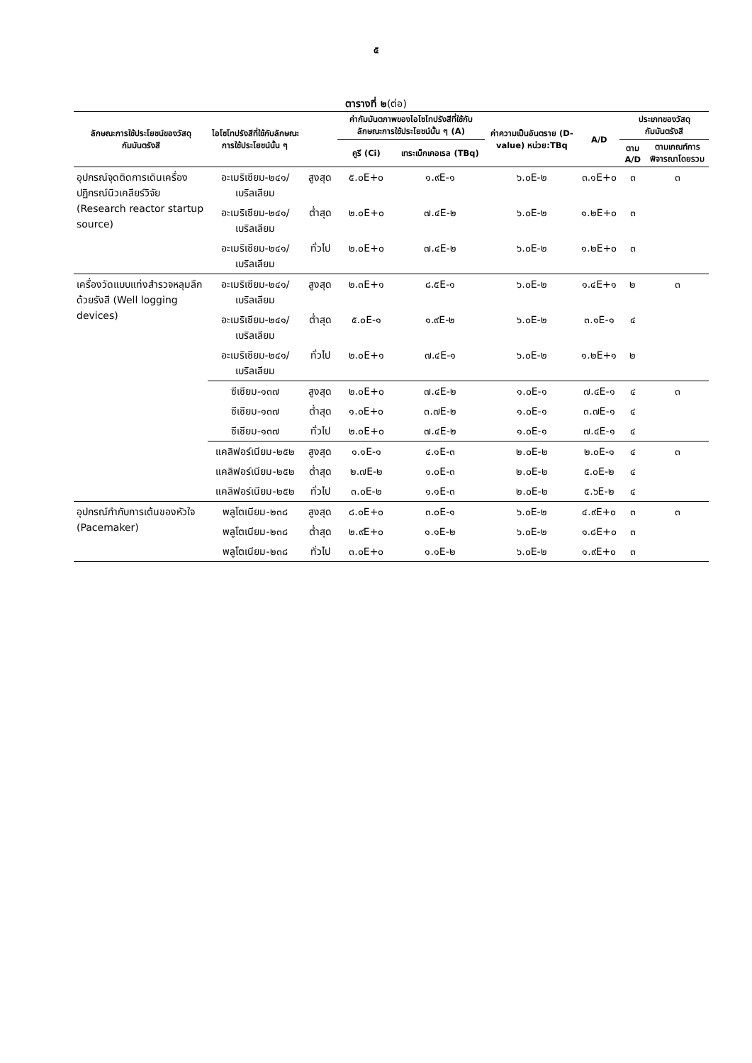๕
ตารางที่ ๒(ต่อ)
| ลักษณะการใช้ประโยชน์ของวัสดุกัมมันตรังสี | ไอโซโทปรังสีที่ใช้กับลักษณะการใช้ประโยชน์นั้น ๆ | | ค่ากัมมันตภาพของไอโซโทปรังสีที่ใช้กับลักษณะการใช้ประโยชน์นั้น ๆ (A) | | ค่าความเป็นอันตราย (D-value) หน่วย:TBq | A/D | ประเภทของวัสดุกัมมันตรังสี | |
| --- | --- | --- | --- | --- | --- | --- | --- | --- |
| | | | คูรี (Ci) | เทระเบ็กเคอเรล (TBq) | | | ตาม A/D | ตามเกณฑ์การพิจารณาโดยรวม |
| อุปกรณ์จุดติดการเดินเครื่องปฏิกรณ์นิวเคลียร์วิจัย (Research reactor startup source) | อะเมริเซียม-๒๔๑/เบริลเลียม | สูงสุด | ๕.๐E+๐ | ๑.๙E-๑ | ๖.๐E-๒ | ๓.๑E+๐ | ๓ | ๓ |
| | อะเมริเซียม-๒๔๑/เบริลเลียม | ต่ำสุด | ๒.๐E+๐ | ๗.๔E-๒ | ๖.๐E-๒ | ๑.๒E+๐ | ๓ | |
| | อะเมริเซียม-๒๔๑/เบริลเลียม | ทั่วไป | ๒.๐E+๐ | ๗.๔E-๒ | ๖.๐E-๒ | ๑.๒E+๐ | ๓ | |
| เครื่องวัดแบบแท่งสำรวจหลุมลึกด้วยรังสี (Well logging devices) | อะเมริเซียม-๒๔๑/เบริลเลียม | สูงสุด | ๒.๓E+๑ | ๘.๕E-๑ | ๖.๐E-๒ | ๑.๔E+๑ | ๒ | ๓ |
| | อะเมริเซียม-๒๔๑/เบริลเลียม | ต่ำสุด | ๕.๐E-๑ | ๑.๙E-๒ | ๖.๐E-๒ | ๓.๑E-๑ | ๔ | |
| | อะเมริเซียม-๒๔๑/เบริลเลียม | ทั่วไป | ๒.๐E+๑ | ๗.๔E-๑ | ๖.๐E-๒ | ๑.๒E+๑ | ๒ | |
| | ซีเซียม-๑๓๗ | สูงสุด | ๒.๐E+๐ | ๗.๔E-๒ | ๑.๐E-๑ | ๗.๔E-๑ | ๔ | ๓ |
| | ซีเซียม-๑๓๗ | ต่ำสุด | ๑.๐E+๐ | ๓.๗E-๒ | ๑.๐E-๑ | ๓.๗E-๑ | ๔ | |
| | ซีเซียม-๑๓๗ | ทั่วไป | ๒.๐E+๐ | ๗.๔E-๒ | ๑.๐E-๑ | ๗.๔E-๑ | ๔ | |
| | แคลิฟอร์เนียม-๒๕๒ | สูงสุด | ๑.๑E-๑ | ๔.๑E-๓ | ๒.๐E-๒ | ๒.๐E-๑ | ๔ | ๓ |
| | แคลิฟอร์เนียม-๒๕๒ | ต่ำสุด | ๒.๗E-๒ | ๑.๐E-๓ | ๒.๐E-๒ | ๕.๐E-๒ | ๔ | |
| | แคลิฟอร์เนียม-๒๕๒ | ทั่วไป | ๓.๐E-๒ | ๑.๑E-๓ | ๒.๐E-๒ | ๕.๖E-๒ | ๔ | |
| อุปกรณ์กำกับการเต้นของหัวใจ (Pacemaker) | พลูโตเนียม-๒๓๘ | สูงสุด | ๘.๐E+๐ | ๓.๐E-๑ | ๖.๐E-๒ | ๔.๙E+๐ | ๓ | ๓ |
| | พลูโตเนียม-๒๓๘ | ต่ำสุด | ๒.๙E+๐ | ๑.๑E-๒ | ๖.๐E-๒ | ๑.๘E+๐ | ๓ | |
| | พลูโตเนียม-๒๓๘ | ทั่วไป | ๓.๐E+๐ | ๑.๑E-๒ | ๖.๐E-๒ | ๑.๙E+๐ | ๓ | |